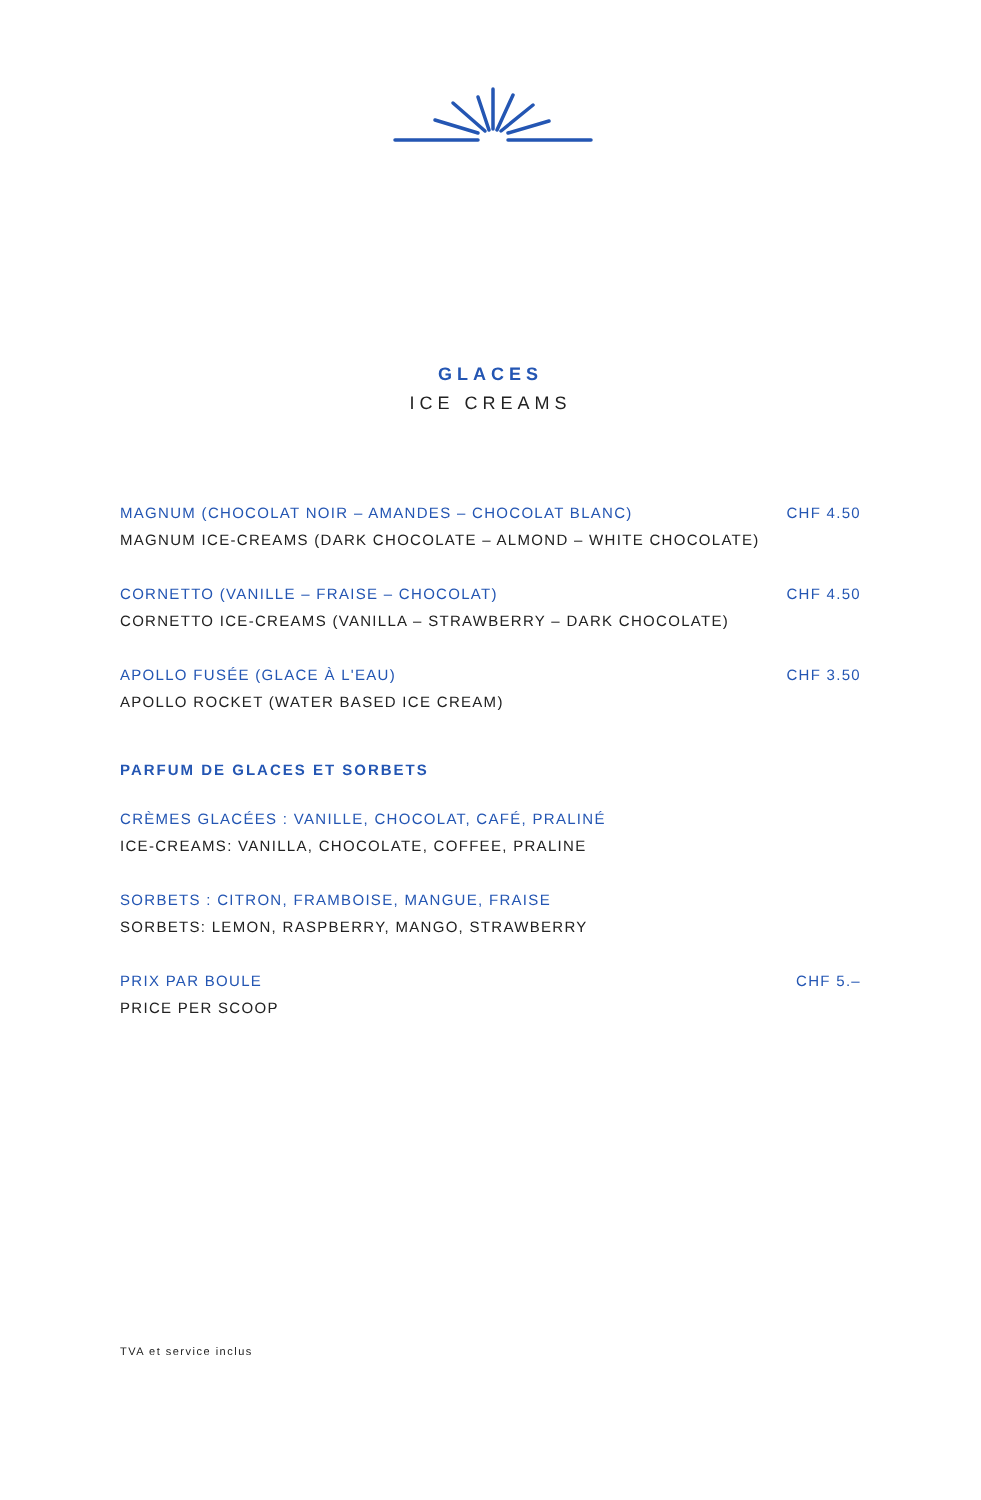GLACES
ICE CREAMS
MAGNUM (CHOCOLAT NOIR – AMANDES – CHOCOLAT BLANC) CHF 4.50
MAGNUM ICE-CREAMS (DARK CHOCOLATE – ALMOND – WHITE CHOCOLATE)
CORNETTO (VANILLE – FRAISE – CHOCOLAT) CHF 4.50
CORNETTO ICE-CREAMS (VANILLA – STRAWBERRY – DARK CHOCOLATE)
APOLLO FUSÉE (GLACE À L'EAU) CHF 3.50
APOLLO ROCKET (WATER BASED ICE CREAM)
PARFUM DE GLACES ET SORBETS
CRÈMES GLACÉES : VANILLE, CHOCOLAT, CAFÉ, PRALINÉ
ICE-CREAMS: VANILLA, CHOCOLATE, COFFEE, PRALINE
SORBETS : CITRON, FRAMBOISE, MANGUE, FRAISE
SORBETS: LEMON, RASPBERRY, MANGO, STRAWBERRY
PRIX PAR BOULE CHF 5.–
PRICE PER SCOOP
TVA et service inclus